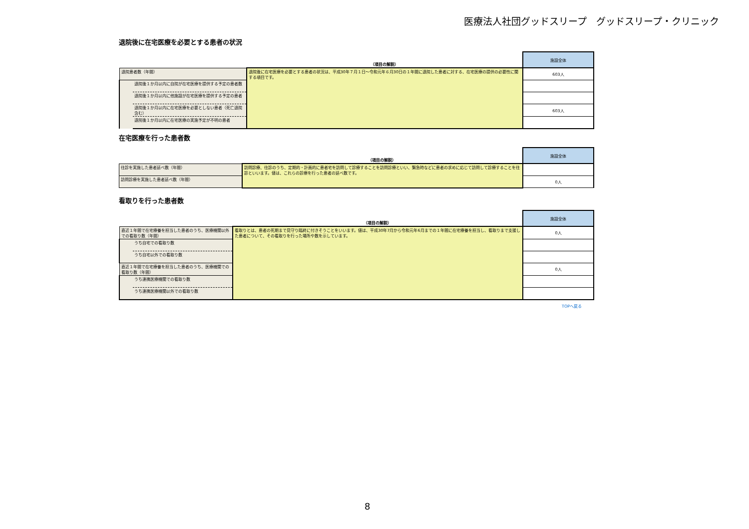医療法人社団グッドスリープ　グッドスリープ・クリニック
退院後に在宅医療を必要とする患者の状況
| | | （項目の解説） | 施設全体 |
| 退院患者数（年間） | | 退院後に在宅医療を必要とする患者の状況は、平成30年７月１日～令和元年６月30日の１年間に退院した患者に対する、在宅医療の提供の必要性に関する項目です。 | 603人 |
| | 退院後１か月以内に自院が在宅医療を提供する予定の患者数 | | |
| | 退院後１か月以内に他施設が在宅医療を提供する予定の患者 | | |
| | 退院後１か月以内に在宅医療を必要としない患者（死亡退院含む） | | 603人 |
| | 退院後１か月以内に在宅医療の実施予定が不明の患者 | | |
在宅医療を行った患者数
| | （項目の解説） | 施設全体 |
| 往診を実施した患者延べ数（年間） | 訪問診療、往診のうち、定期的・計画的に患者宅を訪問して診療することを訪問診療といい、緊急時などに患者の求めに応じて訪問して診療することを往診といいます。値は、これらの診療を行った患者の延べ数です。 | |
| 訪問診療を実施した患者延べ数（年間） | | 0人 |
看取りを行った患者数
| | | （項目の解説） | 施設全体 |
| 直近１年間で在宅療養を担当した患者のうち、医療機関以外での看取り数（年間） | | 看取りとは、患者の死期まで見守り臨終に付きそうことをいいます。値は、平成30年7月から令和元年6月までの１年間に在宅療養を担当し、看取りまで支援した患者について、その看取りを行った場所や数を示しています。 | 0人 |
| | うち自宅での看取り数 | | |
| | うち自宅以外での看取り数 | | |
| 直近１年間で在宅療養を担当した患者のうち、医療機関での看取り数（年間） | | | 0人 |
| | うち連携医療機関での看取り数 | | |
| | うち連携医療機関以外での看取り数 | | |
TOPへ戻る
8